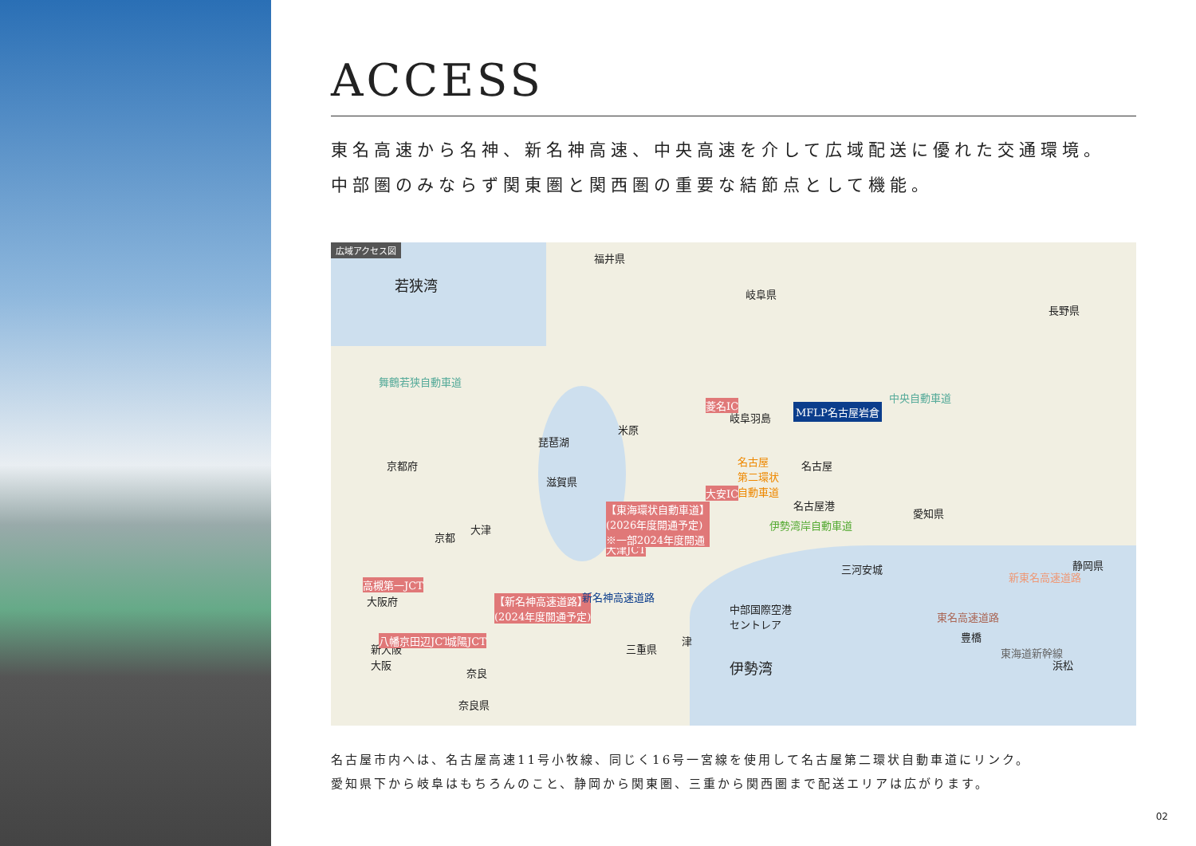ACCESS
東名高速から名神、新名神高速、中央高速を介して広域配送に優れた交通環境。
中部圏のみならず関東圏と関西圏の重要な結節点として機能。
広域アクセス図
若狭湾
福井県
岐阜県
長野県
京都府
琵琶湖
滋賀県
米原
岐阜羽島
名古屋港
名古屋
MFLP名古屋岩倉
愛知県
静岡県 三河安城
京都
大津
大阪府
新大阪
大阪
奈良
奈良県
三重県
津
伊勢湾
中部国際空港
セントレア
豊橋
浜松
舞鶴若狭自動車道
菱名IC
大安IC
大津JCT
高槻第一JCT
八幡京田辺JCT 城陽JCT
【東海環状自動車道】
(2026年度開通予定)
※一部2024年度開通
【新名神高速道路】
(2024年度開通予定)
新名神高速道路
伊勢湾岸自動車道
中央自動車道
東名高速道路
新東名高速道路
東海道新幹線
名古屋
第二環状
自動車道
名古屋市内へは、名古屋高速11号小牧線、同じく16号一宮線を使用して名古屋第二環状自動車道にリンク。
愛知県下から岐阜はもちろんのこと、静岡から関東圏、三重から関西圏まで配送エリアは広がります。
02